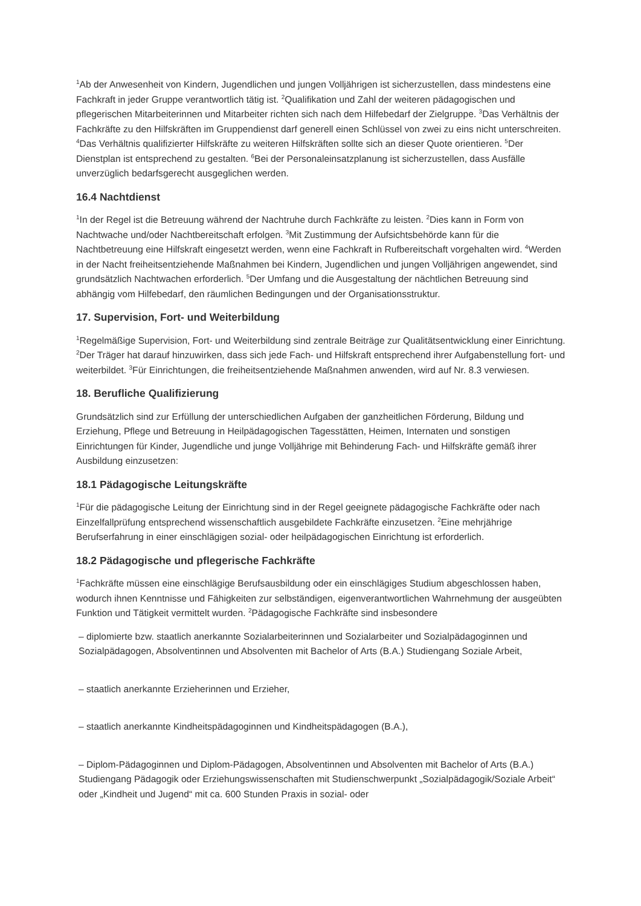<sup>1</sup> Ab der Anwesenheit von Kindern, Jugendlichen und jungen Volljährigen ist sicherzustellen, dass mindestens eine Fachkraft in jeder Gruppe verantwortlich tätig ist. <sup>2</sup>Qualifikation und Zahl der weiteren pädagogischen und pflegerischen Mitarbeiterinnen und Mitarbeiter richten sich nach dem Hilfebedarf der Zielgruppe. <sup>3</sup>Das Verhältnis der Fachkräfte zu den Hilfskräften im Gruppendienst darf generell einen Schlüssel von zwei zu eins nicht unterschreiten. <sup>4</sup>Das Verhältnis qualifizierter Hilfskräfte zu weiteren Hilfskräften sollte sich an dieser Quote orientieren. <sup>5</sup>Der Dienstplan ist entsprechend zu gestalten. <sup>6</sup>Bei der Personaleinsatzplanung ist sicherzustellen, dass Ausfälle unverzüglich bedarfsgerecht ausgeglichen werden.
16.4 Nachtdienst
<sup>1</sup> In der Regel ist die Betreuung während der Nachtruhe durch Fachkräfte zu leisten. <sup>2</sup>Dies kann in Form von Nachtwache und/oder Nachtbereitschaft erfolgen. <sup>3</sup>Mit Zustimmung der Aufsichtsbehörde kann für die Nachtbetreuung eine Hilfskraft eingesetzt werden, wenn eine Fachkraft in Rufbereitschaft vorgehalten wird. <sup>4</sup>Werden in der Nacht freiheitsentziehende Maßnahmen bei Kindern, Jugendlichen und jungen Volljährigen angewendet, sind grundsätzlich Nachtwachen erforderlich. <sup>5</sup>Der Umfang und die Ausgestaltung der nächtlichen Betreuung sind abhängig vom Hilfebedarf, den räumlichen Bedingungen und der Organisationsstruktur.
17. Supervision, Fort- und Weiterbildung
<sup>1</sup> Regelmäßige Supervision, Fort- und Weiterbildung sind zentrale Beiträge zur Qualitätsentwicklung einer Einrichtung. <sup>2</sup>Der Träger hat darauf hinzuwirken, dass sich jede Fach- und Hilfskraft entsprechend ihrer Aufgabenstellung fort- und weiterbildet. <sup>3</sup>Für Einrichtungen, die freiheitsentziehende Maßnahmen anwenden, wird auf Nr. 8.3 verwiesen.
18. Berufliche Qualifizierung
Grundsätzlich sind zur Erfüllung der unterschiedlichen Aufgaben der ganzheitlichen Förderung, Bildung und Erziehung, Pflege und Betreuung in Heilpädagogischen Tagesstätten, Heimen, Internaten und sonstigen Einrichtungen für Kinder, Jugendliche und junge Volljährige mit Behinderung Fach- und Hilfskräfte gemäß ihrer Ausbildung einzusetzen:
18.1 Pädagogische Leitungskräfte
<sup>1</sup> Für die pädagogische Leitung der Einrichtung sind in der Regel geeignete pädagogische Fachkräfte oder nach Einzelfallprüfung entsprechend wissenschaftlich ausgebildete Fachkräfte einzusetzen. <sup>2</sup>Eine mehrjährige Berufserfahrung in einer einschlägigen sozial- oder heilpädagogischen Einrichtung ist erforderlich.
18.2 Pädagogische und pflegerische Fachkräfte
<sup>1</sup> Fachkräfte müssen eine einschlägige Berufsausbildung oder ein einschlägiges Studium abgeschlossen haben, wodurch ihnen Kenntnisse und Fähigkeiten zur selbständigen, eigenverantwortlichen Wahrnehmung der ausgeübten Funktion und Tätigkeit vermittelt wurden. <sup>2</sup>Pädagogische Fachkräfte sind insbesondere
– diplomierte bzw. staatlich anerkannte Sozialarbeiterinnen und Sozialarbeiter und Sozialpädagoginnen und Sozialpädagogen, Absolventinnen und Absolventen mit Bachelor of Arts (B.A.) Studiengang Soziale Arbeit,
– staatlich anerkannte Erzieherinnen und Erzieher,
– staatlich anerkannte Kindheitspädagoginnen und Kindheitspädagogen (B.A.),
– Diplom-Pädagoginnen und Diplom-Pädagogen, Absolventinnen und Absolventen mit Bachelor of Arts (B.A.) Studiengang Pädagogik oder Erziehungswissenschaften mit Studienschwerpunkt „Sozialpädagogik/Soziale Arbeit“ oder „Kindheit und Jugend“ mit ca. 600 Stunden Praxis in sozial- oder